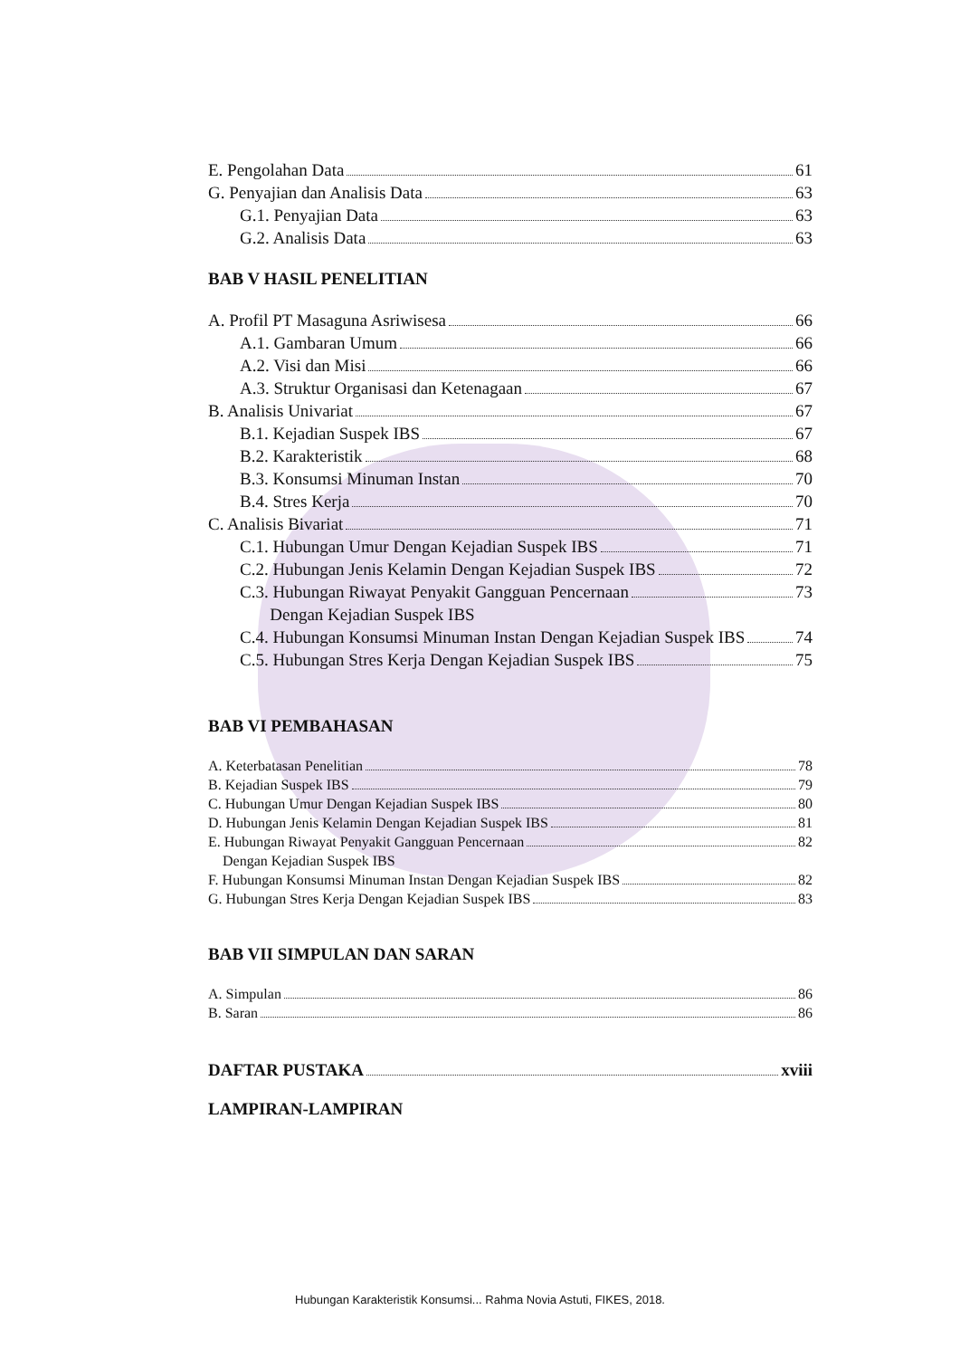E. Pengolahan Data 61
G. Penyajian dan Analisis Data 63
G.1. Penyajian Data 63
G.2. Analisis Data 63
BAB V HASIL PENELITIAN
A. Profil PT Masaguna Asriwisesa 66
A.1. Gambaran Umum 66
A.2. Visi dan Misi 66
A.3. Struktur Organisasi dan Ketenagaan 67
B. Analisis Univariat 67
B.1. Kejadian Suspek IBS 67
B.2. Karakteristik 68
B.3. Konsumsi Minuman Instan 70
B.4. Stres Kerja 70
C. Analisis Bivariat 71
C.1. Hubungan Umur Dengan Kejadian Suspek IBS 71
C.2. Hubungan Jenis Kelamin Dengan Kejadian Suspek IBS 72
C.3. Hubungan Riwayat Penyakit Gangguan Pencernaan
Dengan Kejadian Suspek IBS 73
C.4. Hubungan Konsumsi Minuman Instan Dengan Kejadian Suspek IBS 74
C.5. Hubungan Stres Kerja Dengan Kejadian Suspek IBS 75
BAB VI PEMBAHASAN
A. Keterbatasan Penelitian 78
B. Kejadian Suspek IBS 79
C. Hubungan Umur Dengan Kejadian Suspek IBS 80
D. Hubungan Jenis Kelamin Dengan Kejadian Suspek IBS 81
E. Hubungan Riwayat Penyakit Gangguan Pencernaan
Dengan Kejadian Suspek IBS 82
F. Hubungan Konsumsi Minuman Instan Dengan Kejadian Suspek IBS 82
G. Hubungan Stres Kerja Dengan Kejadian Suspek IBS 83
BAB VII SIMPULAN DAN SARAN
A. Simpulan 86
B. Saran 86
DAFTAR PUSTAKA xviii
LAMPIRAN-LAMPIRAN
Hubungan Karakteristik Konsumsi... Rahma Novia Astuti, FIKES, 2018.